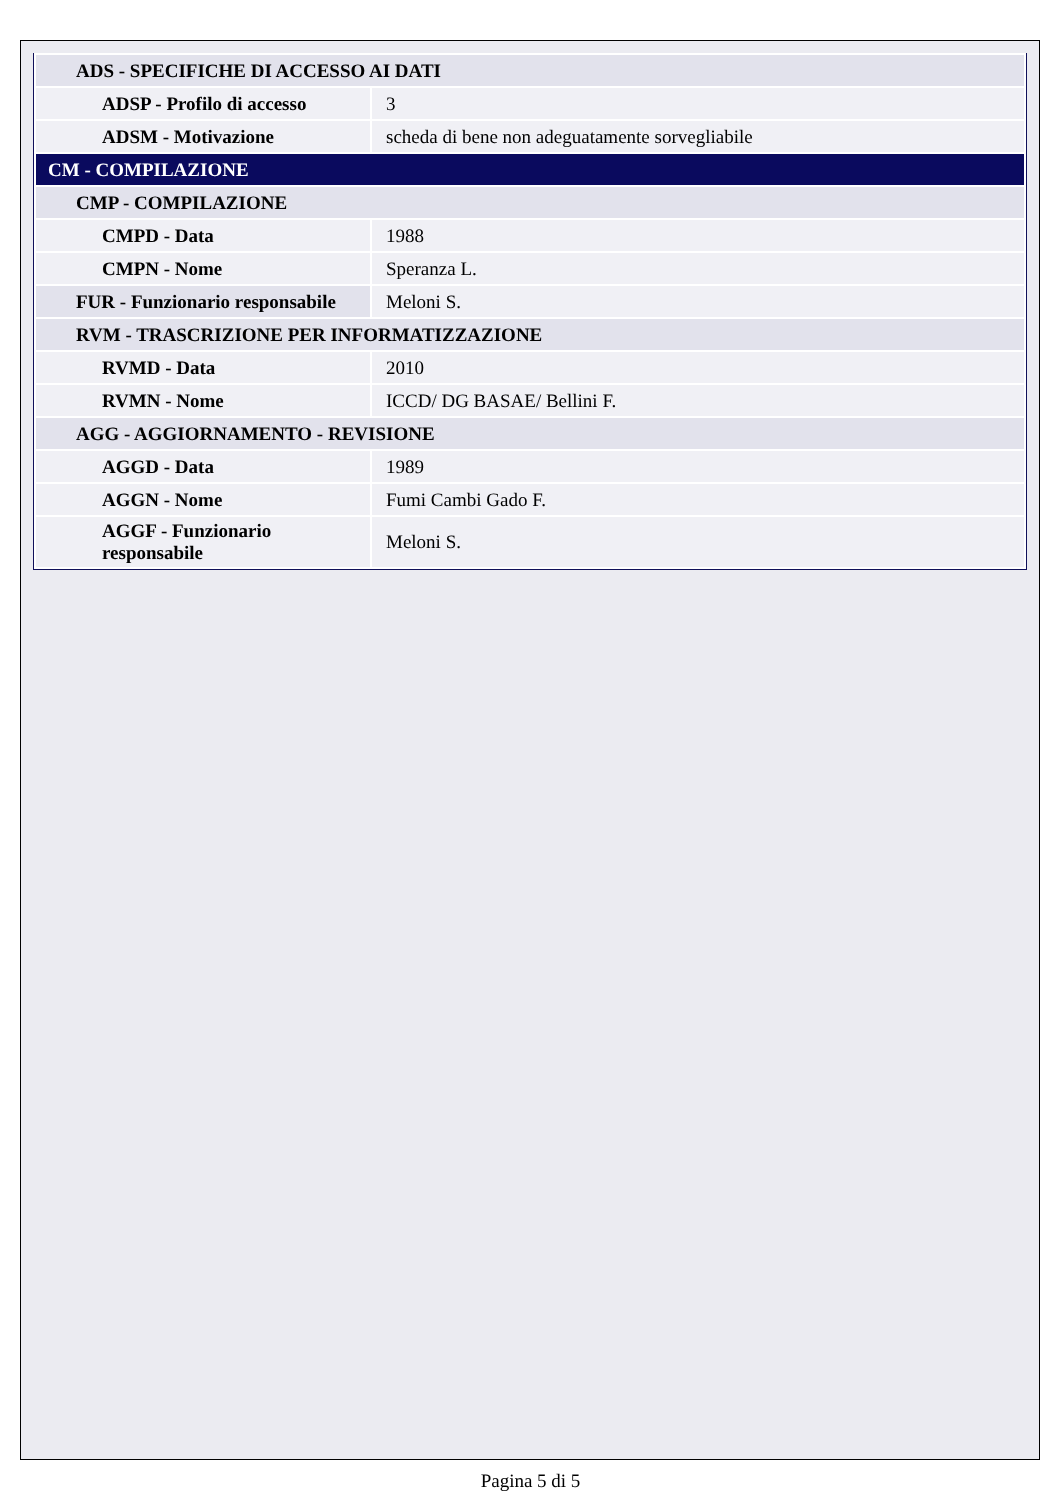| ADS - SPECIFICHE DI ACCESSO AI DATI | |
| ADSP - Profilo di accesso | 3 |
| ADSM - Motivazione | scheda di bene non adeguatamente sorvegliabile |
| CM - COMPILAZIONE | |
| CMP - COMPILAZIONE | |
| CMPD - Data | 1988 |
| CMPN - Nome | Speranza L. |
| FUR - Funzionario responsabile | Meloni S. |
| RVM - TRASCRIZIONE PER INFORMATIZZAZIONE | |
| RVMD - Data | 2010 |
| RVMN - Nome | ICCD/ DG BASAE/ Bellini F. |
| AGG - AGGIORNAMENTO - REVISIONE | |
| AGGD - Data | 1989 |
| AGGN - Nome | Fumi Cambi Gado F. |
| AGGF - Funzionario responsabile | Meloni S. |
Pagina 5 di 5